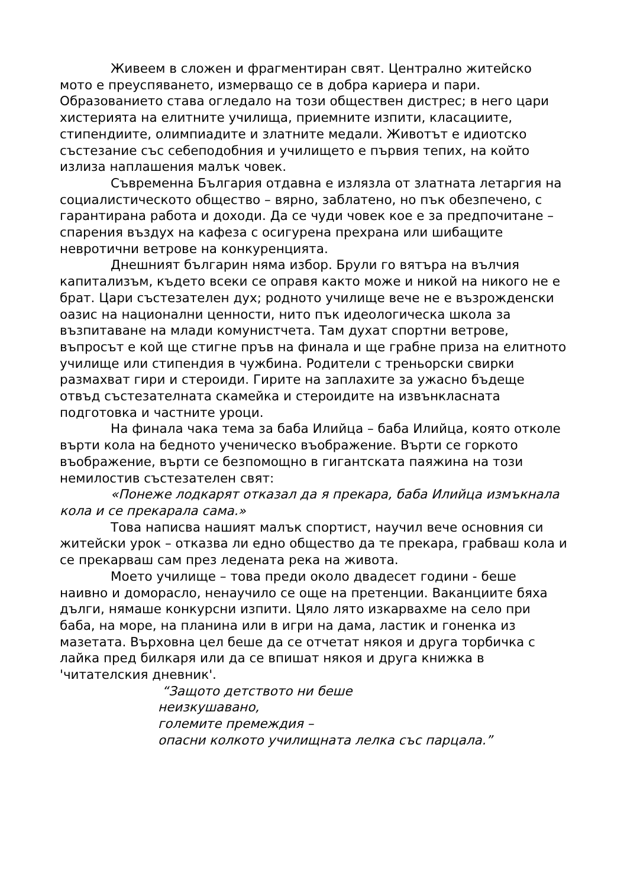Живеем в сложен и фрагментиран свят. Централно житейско мото е преуспяването, измерващо се в добра кариера и пари. Образованието става огледало на този обществен дистрес; в него цари хистерията на елитните училища, приемните изпити, класациите, стипендиите, олимпиадите и златните медали. Животът е идиотско състезание със себеподобния и училището е първия тепих, на който излиза наплашения малък човек.
Съвременна България отдавна е излязла от златната летаргия на социалистическото общество – вярно, заблатено, но пък обезпечено, с гарантирана работа и доходи. Да се чуди човек кое е за предпочитане – спарения въздух на кафеза с осигурена прехрана или шибащите невротични ветрове на конкуренцията.
Днешният българин няма избор. Брули го вятъра на вълчия капитализъм, където всеки се оправя както може и никой на никого не е брат. Цари състезателен дух; родното училище вече не е възрожденски оазис на национални ценности, нито пък идеологическа школа за възпитаване на млади комунистчета. Там духат спортни ветрове, въпросът е кой ще стигне пръв на финала и ще грабне приза на елитното училище или стипендия в чужбина. Родители с треньорски свирки размахват гири и стероиди. Гирите на заплахите за ужасно бъдеще отвъд състезателната скамейка и стероидите на извънкласната подготовка и частните уроци.
На финала чака тема за баба Илийца – баба Илийца, която отколе върти кола на бедното ученическо въображение. Върти се горкото въображение, върти се безпомощно в гигантската паяжина на този немилостив състезателен свят:
«Понеже лодкарят отказал да я прекара, баба Илийца измъкнала кола и се прекарала сама.»
Това написва нашият малък спортист, научил вече основния си житейски урок – отказва ли едно общество да те прекара, грабваш кола и се прекарваш сам през ледената река на живота.
Моето училище – това преди около двадесет години - беше наивно и доморасло, ненаучило се още на претенции. Ваканциите бяха дълги, нямаше конкурсни изпити. Цяло лято изкарвахме на село при баба, на море, на планина или в игри на дама, ластик и гоненка из мазетата. Върховна цел беше да се отчетат някоя и друга торбичка с лайка пред билкаря или да се впишат някоя и друга книжка в 'читателския дневник'.
“Защото детството ни беше
неизкушавано,
големите премеждия –
опасни колкото училищната лелка със парцала.”